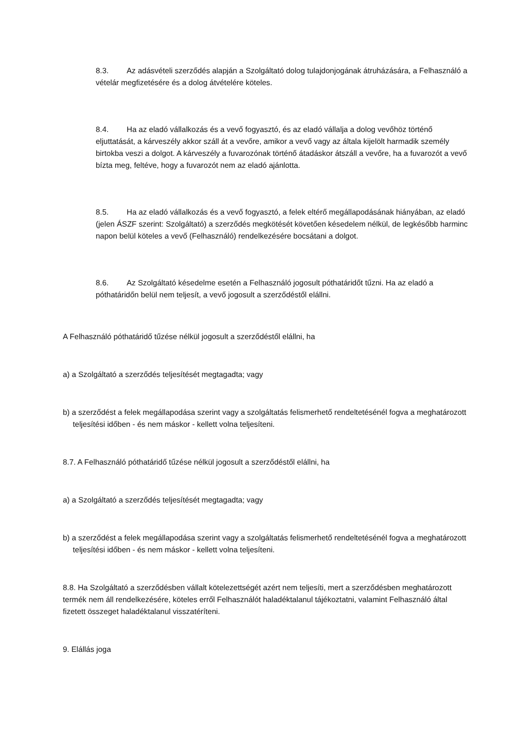8.3. Az adásvételi szerződés alapján a Szolgáltató dolog tulajdonjogának átruházására, a Felhasználó a vételár megfizetésére és a dolog átvételére köteles.
8.4. Ha az eladó vállalkozás és a vevő fogyasztó, és az eladó vállalja a dolog vevőhöz történő eljuttatását, a kárveszély akkor száll át a vevőre, amikor a vevő vagy az általa kijelölt harmadik személy birtokba veszi a dolgot. A kárveszély a fuvarozónak történő átadáskor átszáll a vevőre, ha a fuvarozót a vevő bízta meg, feltéve, hogy a fuvarozót nem az eladó ajánlotta.
8.5. Ha az eladó vállalkozás és a vevő fogyasztó, a felek eltérő megállapodásának hiányában, az eladó (jelen ÁSZF szerint: Szolgáltató) a szerződés megkötését követően késedelem nélkül, de legkésőbb harminc napon belül köteles a vevő (Felhasználó) rendelkezésére bocsátani a dolgot.
8.6. Az Szolgáltató késedelme esetén a Felhasználó jogosult póthatáridőt tűzni. Ha az eladó a póthatáridőn belül nem teljesít, a vevő jogosult a szerződéstől elállni.
A Felhasználó póthatáridő tűzése nélkül jogosult a szerződéstől elállni, ha
a) a Szolgáltató a szerződés teljesítését megtagadta; vagy
b) a szerződést a felek megállapodása szerint vagy a szolgáltatás felismerhető rendeltetésénél fogva a meghatározott teljesítési időben - és nem máskor - kellett volna teljesíteni.
8.7. A Felhasználó póthatáridő tűzése nélkül jogosult a szerződéstől elállni, ha
a) a Szolgáltató a szerződés teljesítését megtagadta; vagy
b) a szerződést a felek megállapodása szerint vagy a szolgáltatás felismerhető rendeltetésénél fogva a meghatározott teljesítési időben - és nem máskor - kellett volna teljesíteni.
8.8. Ha Szolgáltató a szerződésben vállalt kötelezettségét azért nem teljesíti, mert a szerződésben meghatározott termék nem áll rendelkezésére, köteles erről Felhasználót haladéktalanul tájékoztatni, valamint Felhasználó által fizetett összeget haladéktalanul visszatéríteni.
9. Elállás joga